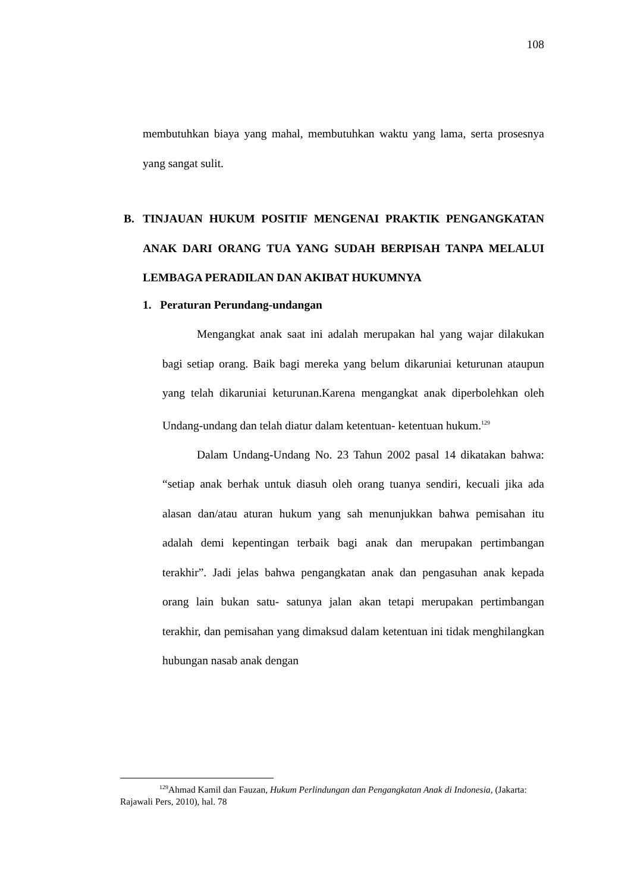108
membutuhkan biaya yang mahal, membutuhkan waktu yang lama, serta prosesnya yang sangat sulit.
B. TINJAUAN HUKUM POSITIF MENGENAI PRAKTIK PENGANGKATAN ANAK DARI ORANG TUA YANG SUDAH BERPISAH TANPA MELALUI LEMBAGA PERADILAN DAN AKIBAT HUKUMNYA
1. Peraturan Perundang-undangan
Mengangkat anak saat ini adalah merupakan hal yang wajar dilakukan bagi setiap orang. Baik bagi mereka yang belum dikaruniai keturunan ataupun yang telah dikaruniai keturunan.Karena mengangkat anak diperbolehkan oleh Undang-undang dan telah diatur dalam ketentuan- ketentuan hukum.<sup>129</sup>
Dalam Undang-Undang No. 23 Tahun 2002 pasal 14 dikatakan bahwa: “setiap anak berhak untuk diasuh oleh orang tuanya sendiri, kecuali jika ada alasan dan/atau aturan hukum yang sah menunjukkan bahwa pemisahan itu adalah demi kepentingan terbaik bagi anak dan merupakan pertimbangan terakhir”. Jadi jelas bahwa pengangkatan anak dan pengasuhan anak kepada orang lain bukan satu- satunya jalan akan tetapi merupakan pertimbangan terakhir, dan pemisahan yang dimaksud dalam ketentuan ini tidak menghilangkan hubungan nasab anak dengan
<sup>129</sup> Ahmad Kamil dan Fauzan, Hukum Perlindungan dan Pengangkatan Anak di Indonesia, (Jakarta: Rajawali Pers, 2010), hal. 78